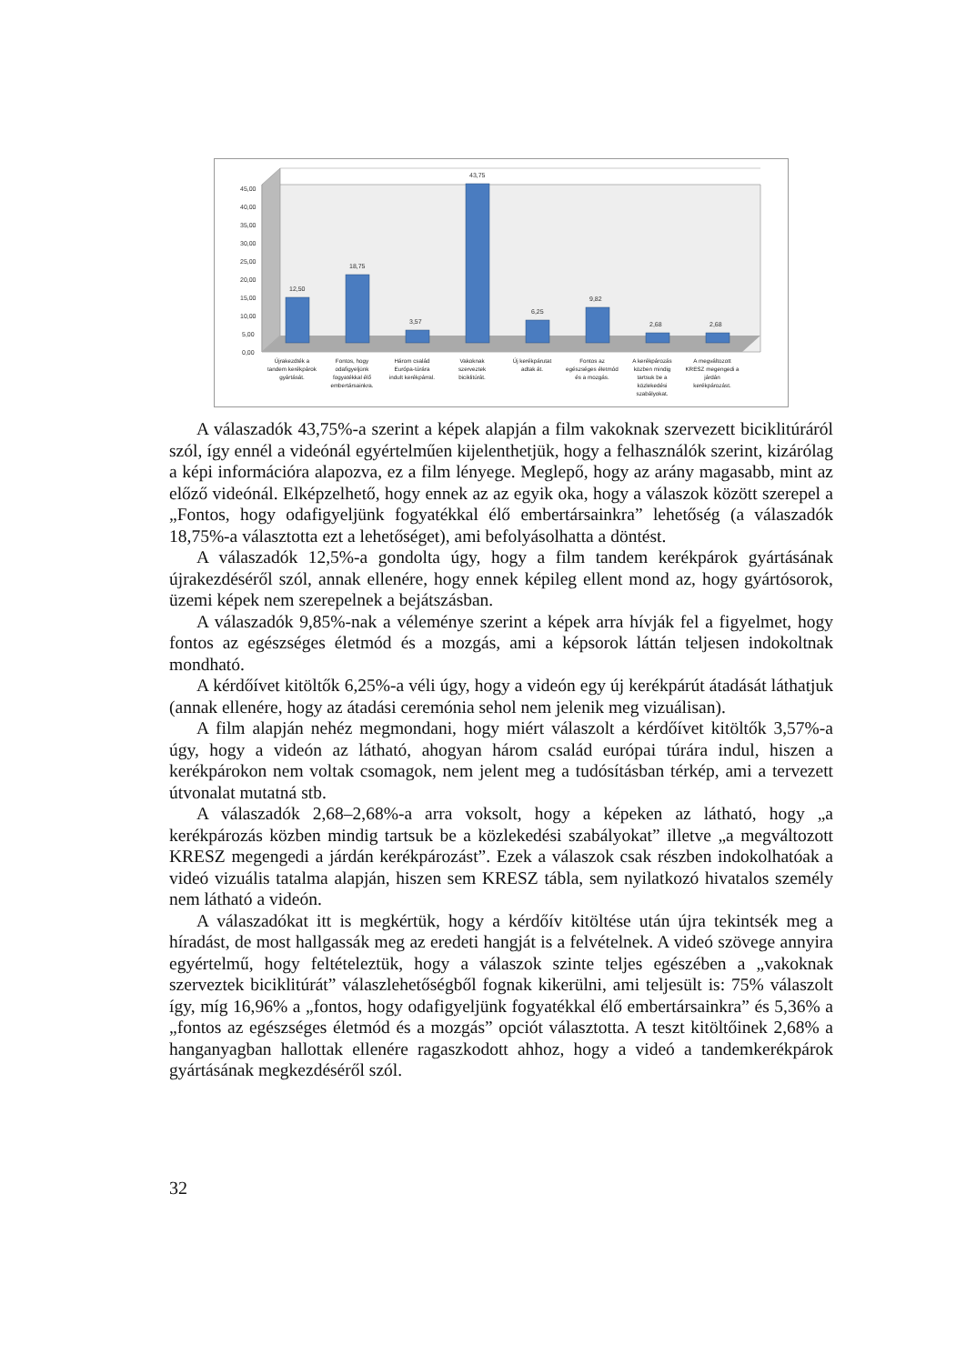0,00
5,00
10,00
15,00
20,00
25,00
30,00
35,00
40,00
45,00
12,50
18,75
3,57
43,75
6,25
9,82
2,68
2,68
Újrakezdték a
tandem kerékpárok
gyártását.
Fontos, hogy
odafigyeljünk
fogyatékkal élő
embertársainkra.
Három család
Európa-túrára
indult kerékpárral.
Vakoknak
szerveztek
biciklitúrát.
Új kerékpárutat
adtak át.
Fontos az
egészséges életmód
és a mozgás.
A kerékpározás
közben mindig
tartsuk be a
közlekedési
szabályokat.
A megváltozott
KRESZ megengedi a
járdán
kerékpározást.
A válaszadók 43,75%-a szerint a képek alapján a film vakoknak szervezett biciklitúráról szól, így ennél a videónál egyértelműen kijelenthetjük, hogy a felhasználók szerint, kizárólag a képi információra alapozva, ez a film lényege. Meglepő, hogy az arány magasabb, mint az előző videónál. Elképzelhető, hogy ennek az az egyik oka, hogy a válaszok között szerepel a „Fontos, hogy odafigyeljünk fogyatékkal élő embertársainkra” lehetőség (a válaszadók 18,75%-a választotta ezt a lehetőséget), ami befolyásolhatta a döntést.
A válaszadók 12,5%-a gondolta úgy, hogy a film tandem kerékpárok gyártásának újrakezdéséről szól, annak ellenére, hogy ennek képileg ellent mond az, hogy gyártósorok, üzemi képek nem szerepelnek a bejátszásban.
A válaszadók 9,85%-nak a véleménye szerint a képek arra hívják fel a figyelmet, hogy fontos az egészséges életmód és a mozgás, ami a képsorok láttán teljesen indokoltnak mondható.
A kérdőívet kitöltők 6,25%-a véli úgy, hogy a videón egy új kerékpárút átadását láthatjuk (annak ellenére, hogy az átadási ceremónia sehol nem jelenik meg vizuálisan).
A film alapján nehéz megmondani, hogy miért válaszolt a kérdőívet kitöltők 3,57%-a úgy, hogy a videón az látható, ahogyan három család európai túrára indul, hiszen a kerékpárokon nem voltak csomagok, nem jelent meg a tudósításban térkép, ami a tervezett útvonalat mutatná stb.
A válaszadók 2,68–2,68%-a arra voksolt, hogy a képeken az látható, hogy „a kerékpározás közben mindig tartsuk be a közlekedési szabályokat” illetve „a megváltozott KRESZ megengedi a járdán kerékpározást”. Ezek a válaszok csak részben indokolhatóak a videó vizuális tatalma alapján, hiszen sem KRESZ tábla, sem nyilatkozó hivatalos személy nem látható a videón.
A válaszadókat itt is megkértük, hogy a kérdőív kitöltése után újra tekintsék meg a híradást, de most hallgassák meg az eredeti hangját is a felvételnek. A videó szövege annyira egyértelmű, hogy feltételeztük, hogy a válaszok szinte teljes egészében a „vakoknak szerveztek biciklitúrát” válaszlehetőségből fognak kikerülni, ami teljesült is: 75% válaszolt így, míg 16,96% a „fontos, hogy odafigyeljünk fogyatékkal élő embertársainkra” és 5,36% a „fontos az egészséges életmód és a mozgás” opciót választotta. A teszt kitöltőinek 2,68% a hanganyagban hallottak ellenére ragaszkodott ahhoz, hogy a videó a tandemkerékpárok gyártásának megkezdéséről szól.
32